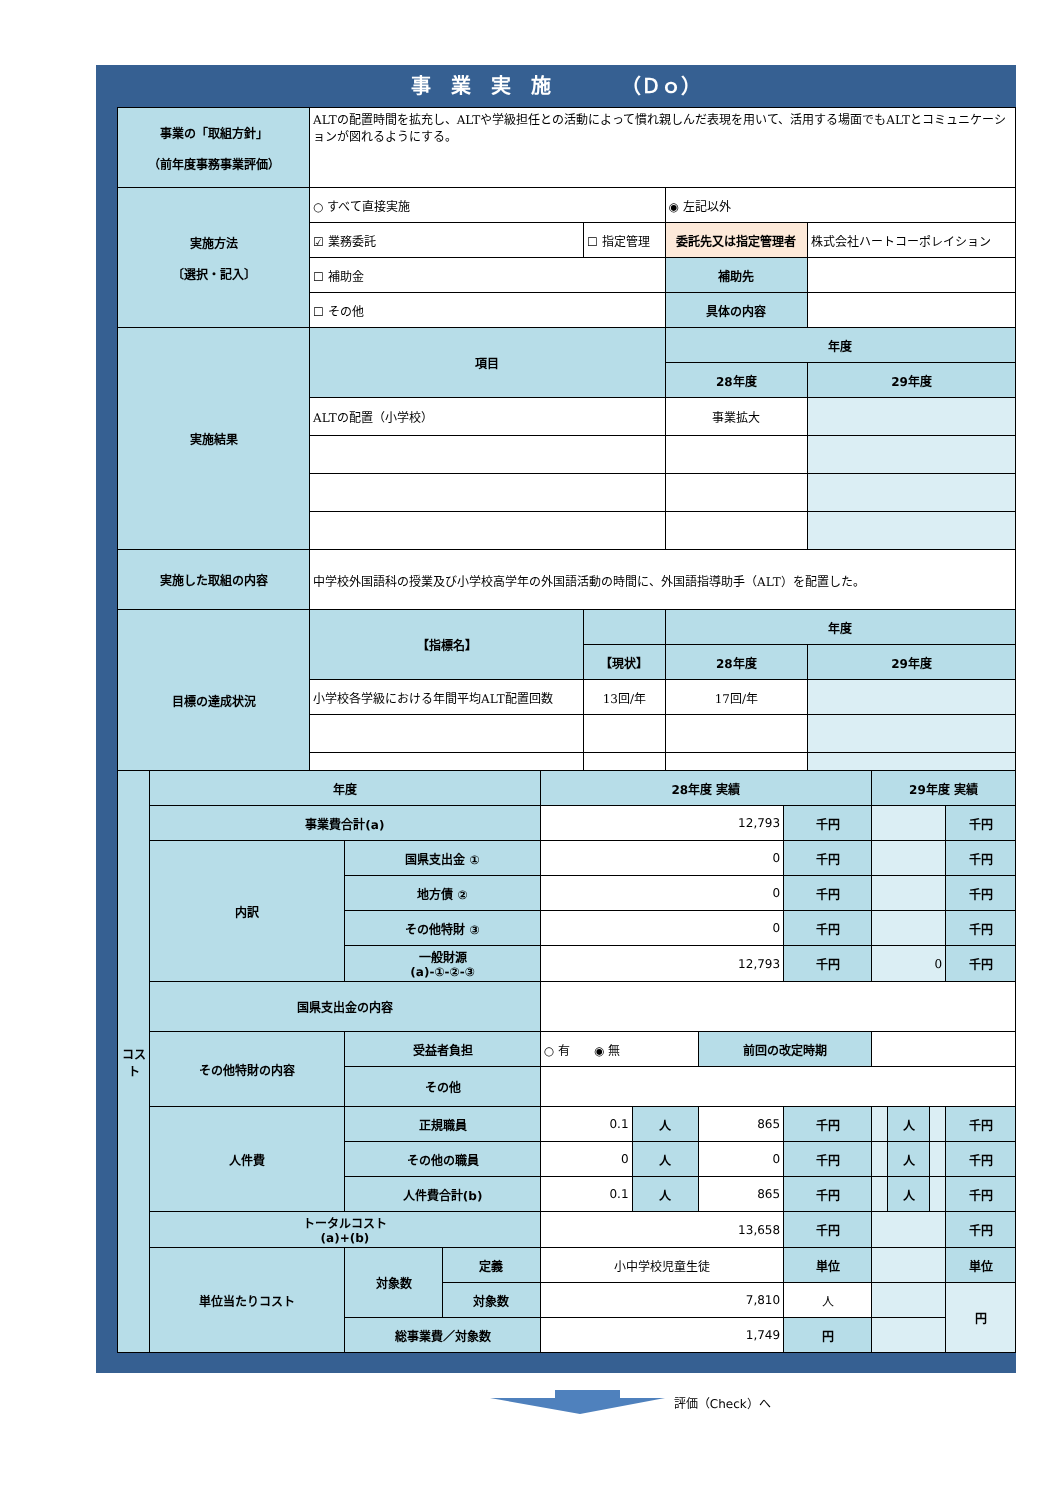事　業　実　施　　　　（Ｄｏ）
| 事業の「取組方針」 （前年度事務事業評価） | ALTの配置時間を拡充し、ALTや学級担任との活動によって慣れ親しんだ表現を用いて、活用する場面でもALTとコミュニケーションが図れるようにする。 | | | |
| 実施方法 〔選択・記入〕 | ○ すべて直接実施 | | ◉ 左記以外 | |
| | ☑ 業務委託 | ☐ 指定管理 | 委託先又は指定管理者 | 株式会社ハートコーポレイション |
| | ☐ 補助金 | | 補助先 | |
| | ☐ その他 | | 具体の内容 | |
| 実施結果 | 項目 | | 年度 | |
| | | | 28年度 | 29年度 |
| | ALTの配置（小学校） | | 事業拡大 | |
| 実施した取組の内容 | 中学校外国語科の授業及び小学校高学年の外国語活動の時間に、外国語指導助手（ALT）を配置した。 | | | |
| 目標の達成状況 | 【指標名】 | | 年度 | |
| | | 【現状】 | 28年度 | 29年度 |
| | 小学校各学級における年間平均ALT配置回数 | 13回/年 | 17回/年 | |
| コスト | 年度 | | | 28年度 実績 | | | | 29年度 実績 | | | |
| | 事業費合計(a) | | | 12,793 | | | 千円 | | | | 千円 |
| | 内訳 | 国県支出金 ① | | 0 | | | 千円 | | | | 千円 |
| | | 地方債 ② | | 0 | | | 千円 | | | | 千円 |
| | | その他特財 ③ | | 0 | | | 千円 | | | | 千円 |
| | | 一般財源 (a)-①-②-③ | | 12,793 | | | 千円 | 0 | | | 千円 |
| | 国県支出金の内容 | | | | | | | | | | |
| | その他特財の内容 | 受益者負担 | | ○ 有 ◉ 無 | | 前回の改定時期 | | | | | |
| | | その他 | | | | | | | | | |
| | 人件費 | 正規職員 | | 0.1 | 人 | 865 | 千円 | | 人 | | 千円 |
| | | その他の職員 | | 0 | 人 | 0 | 千円 | | 人 | | 千円 |
| | | 人件費合計(b) | | 0.1 | 人 | 865 | 千円 | | 人 | | 千円 |
| | トータルコスト (a)+(b) | | | 13,658 | | | 千円 | | | | 千円 |
| | 単位当たりコスト | 対象数 | 定義 | 小中学校児童生徒 | | | 単位 | | | | 単位 |
| | | | 対象数 | 7,810 | | | 人 | | | | 円 |
| | | 総事業費／対象数 | | 1,749 | | | 円 | | | | |
評価（Check）へ